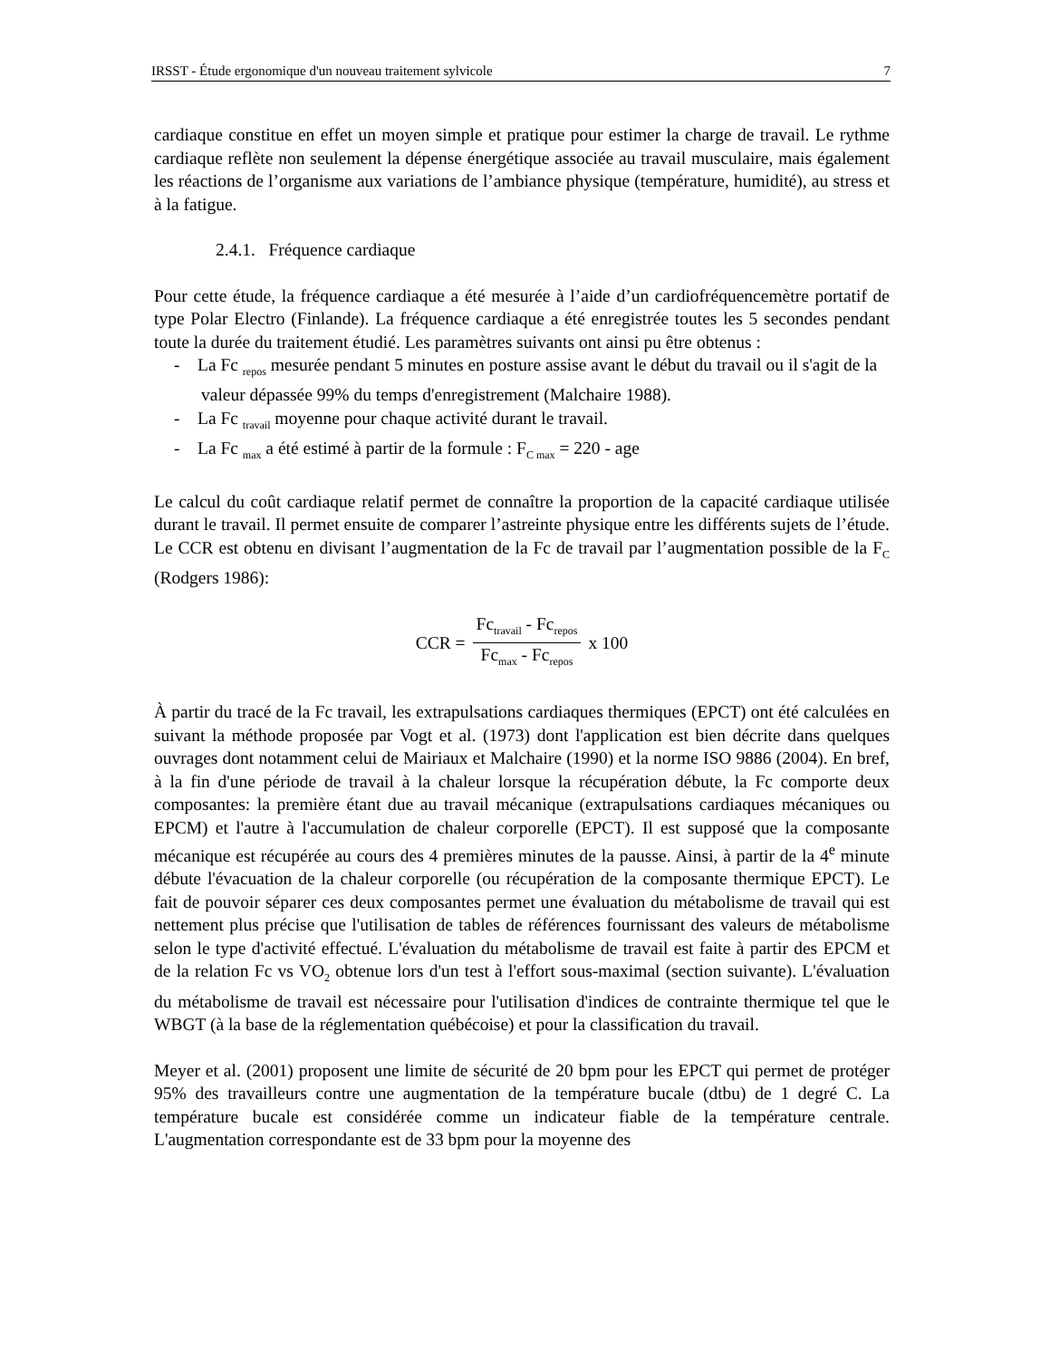IRSST - Étude ergonomique d'un nouveau traitement sylvicole 7
cardiaque constitue en effet un moyen simple et pratique pour estimer la charge de travail. Le rythme cardiaque reflète non seulement la dépense énergétique associée au travail musculaire, mais également les réactions de l’organisme aux variations de l’ambiance physique (température, humidité), au stress et à la fatigue.
2.4.1. Fréquence cardiaque
Pour cette étude, la fréquence cardiaque a été mesurée à l’aide d’un cardiofréquencemètre portatif de type Polar Electro (Finlande). La fréquence cardiaque a été enregistrée toutes les 5 secondes pendant toute la durée du traitement étudié. Les paramètres suivants ont ainsi pu être obtenus :
- La Fc <sub>repos</sub> mesurée pendant 5 minutes en posture assise avant le début du travail ou il s'agit de la valeur dépassée 99% du temps d'enregistrement (Malchaire 1988).
- La Fc <sub>travail</sub> moyenne pour chaque activité durant le travail.
- La Fc <sub>max</sub> a été estimé à partir de la formule : F<sub>C max</sub> = 220 - age
Le calcul du coût cardiaque relatif permet de connaître la proportion de la capacité cardiaque utilisée durant le travail. Il permet ensuite de comparer l’astreinte physique entre les différents sujets de l’étude. Le CCR est obtenu en divisant l’augmentation de la Fc de travail par l’augmentation possible de la F<sub>C</sub> (Rodgers 1986):
CCR = Fc<sub>travail</sub> - Fc<sub>repos</sub> Fc<sub>max</sub> - Fc<sub>repos</sub> x 100
À partir du tracé de la Fc travail, les extrapulsations cardiaques thermiques (EPCT) ont été calculées en suivant la méthode proposée par Vogt et al. (1973) dont l'application est bien décrite dans quelques ouvrages dont notamment celui de Mairiaux et Malchaire (1990) et la norme ISO 9886 (2004). En bref, à la fin d'une période de travail à la chaleur lorsque la récupération débute, la Fc comporte deux composantes: la première étant due au travail mécanique (extrapulsations cardiaques mécaniques ou EPCM) et l'autre à l'accumulation de chaleur corporelle (EPCT). Il est supposé que la composante mécanique est récupérée au cours des 4 premières minutes de la pausse. Ainsi, à partir de la 4<sup>e</sup> minute débute l'évacuation de la chaleur corporelle (ou récupération de la composante thermique EPCT). Le fait de pouvoir séparer ces deux composantes permet une évaluation du métabolisme de travail qui est nettement plus précise que l'utilisation de tables de références fournissant des valeurs de métabolisme selon le type d'activité effectué. L'évaluation du métabolisme de travail est faite à partir des EPCM et de la relation Fc vs VO<sub>2</sub> obtenue lors d'un test à l'effort sous-maximal (section suivante). L'évaluation du métabolisme de travail est nécessaire pour l'utilisation d'indices de contrainte thermique tel que le WBGT (à la base de la réglementation québécoise) et pour la classification du travail.
Meyer et al. (2001) proposent une limite de sécurité de 20 bpm pour les EPCT qui permet de protéger 95% des travailleurs contre une augmentation de la température bucale (dtbu) de 1 degré C. La température bucale est considérée comme un indicateur fiable de la température centrale. L'augmentation correspondante est de 33 bpm pour la moyenne des